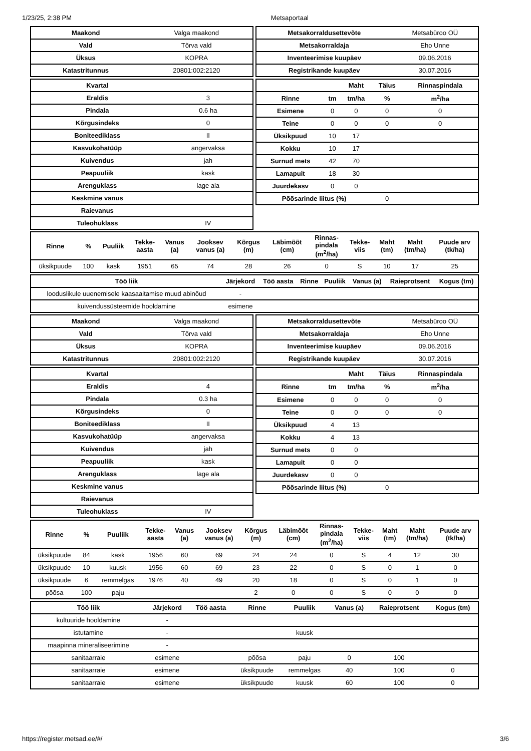1/23/25, 2:38 PM Metsaportaal
| Maakond | Valga maakond |
| Vald | Tõrva vald |
| Üksus | KOPRA |
| Katastritunnus | 20801:002:2120 |
| Metsakorraldusettevõte | Metsabüroo OÜ |
| Metsakorraldaja | Eho Unne |
| Inventeerimise kuupäev | 09.06.2016 |
| Registrikande kuupäev | 30.07.2016 |
| Kvartal | |
| Eraldis | 3 |
| Pindala | 0.6 ha |
| Kõrgusindeks | 0 |
| Boniteediklass | II |
| Kasvukohatüüp | angervaksa |
| Kuivendus | jah |
| Peapuuliik | kask |
| Arenguklass | lage ala |
| Keskmine vanus | |
| Raievanus | |
| Tuleohuklass | IV |
| | | Maht | Täius | Rinnaspindala |
| --- | --- | --- | --- | --- |
| Rinne | tm | tm/ha | % | m<sup>2</sup>/ha |
| Esimene | 0 | 0 | 0 | 0 |
| Teine | 0 | 0 | 0 | 0 |
| Üksikpuud | 10 | 17 | | |
| Kokku | 10 | 17 | | |
| Surnud mets | 42 | 70 | | |
| Lamapuit | 18 | 30 | | |
| Juurdekasv | 0 | 0 | | |
| Põõsarinde liitus (%) | | | 0 | |
| Rinne | % | Puuliik | Tekke- aasta | Vanus (a) | Jooksev vanus (a) | Kõrgus (m) | Läbimõõt (cm) | Rinnas- pindala (m<sup>2</sup>/ha) | Tekke- viis | Maht (tm) | Maht (tm/ha) | Puude arv (tk/ha) |
| --- | --- | --- | --- | --- | --- | --- | --- | --- | --- | --- | --- | --- |
| üksikpuude | 100 | kask | 1951 | 65 | 74 | 28 | 26 | 0 | S | 10 | 17 | 25 |
| Töö liik | Järjekord | Töö aasta | Rinne | Puuliik | Vanus (a) | Raieprotsent | Kogus (tm) |
| --- | --- | --- | --- | --- | --- | --- | --- |
| looduslikule uuenemisele kaasaaitamise muud abinõud | - | | | | | | |
| kuivendussüsteemide hooldamine | esimene | | | | | | |
| Maakond | Valga maakond |
| Vald | Tõrva vald |
| Üksus | KOPRA |
| Katastritunnus | 20801:002:2120 |
| Metsakorraldusettevõte | Metsabüroo OÜ |
| Metsakorraldaja | Eho Unne |
| Inventeerimise kuupäev | 09.06.2016 |
| Registrikande kuupäev | 30.07.2016 |
| Kvartal | |
| Eraldis | 4 |
| Pindala | 0.3 ha |
| Kõrgusindeks | 0 |
| Boniteediklass | II |
| Kasvukohatüüp | angervaksa |
| Kuivendus | jah |
| Peapuuliik | kask |
| Arenguklass | lage ala |
| Keskmine vanus | |
| Raievanus | |
| Tuleohuklass | IV |
| | | Maht | Täius | Rinnaspindala |
| --- | --- | --- | --- | --- |
| Rinne | tm | tm/ha | % | m<sup>2</sup>/ha |
| Esimene | 0 | 0 | 0 | 0 |
| Teine | 0 | 0 | 0 | 0 |
| Üksikpuud | 4 | 13 | | |
| Kokku | 4 | 13 | | |
| Surnud mets | 0 | 0 | | |
| Lamapuit | 0 | 0 | | |
| Juurdekasv | 0 | 0 | | |
| Põõsarinde liitus (%) | | | 0 | |
| Rinne | % | Puuliik | Tekke- aasta | Vanus (a) | Jooksev vanus (a) | Kõrgus (m) | Läbimõõt (cm) | Rinnas- pindala (m<sup>2</sup>/ha) | Tekke- viis | Maht (tm) | Maht (tm/ha) | Puude arv (tk/ha) |
| --- | --- | --- | --- | --- | --- | --- | --- | --- | --- | --- | --- | --- |
| üksikpuude | 84 | kask | 1956 | 60 | 69 | 24 | 24 | 0 | S | 4 | 12 | 30 |
| üksikpuude | 10 | kuusk | 1956 | 60 | 69 | 23 | 22 | 0 | S | 0 | 1 | 0 |
| üksikpuude | 6 | remmelgas | 1976 | 40 | 49 | 20 | 18 | 0 | S | 0 | 1 | 0 |
| põõsa | 100 | paju | | | | 2 | 0 | 0 | S | 0 | 0 | 0 |
| Töö liik | Järjekord | Töö aasta | Rinne | Puuliik | Vanus (a) | Raieprotsent | Kogus (tm) |
| --- | --- | --- | --- | --- | --- | --- | --- |
| kultuuride hooldamine | - | | | | | | |
| istutamine | - | | | kuusk | | | |
| maapinna mineraliseerimine | - | | | | | | |
| sanitaarraie | esimene | | põõsa | paju | 0 | 100 | |
| sanitaarraie | esimene | | üksikpuude | remmelgas | 40 | 100 | 0 |
| sanitaarraie | esimene | | üksikpuude | kuusk | 60 | 100 | 0 |
https://register.metsad.ee/#/ 3/6